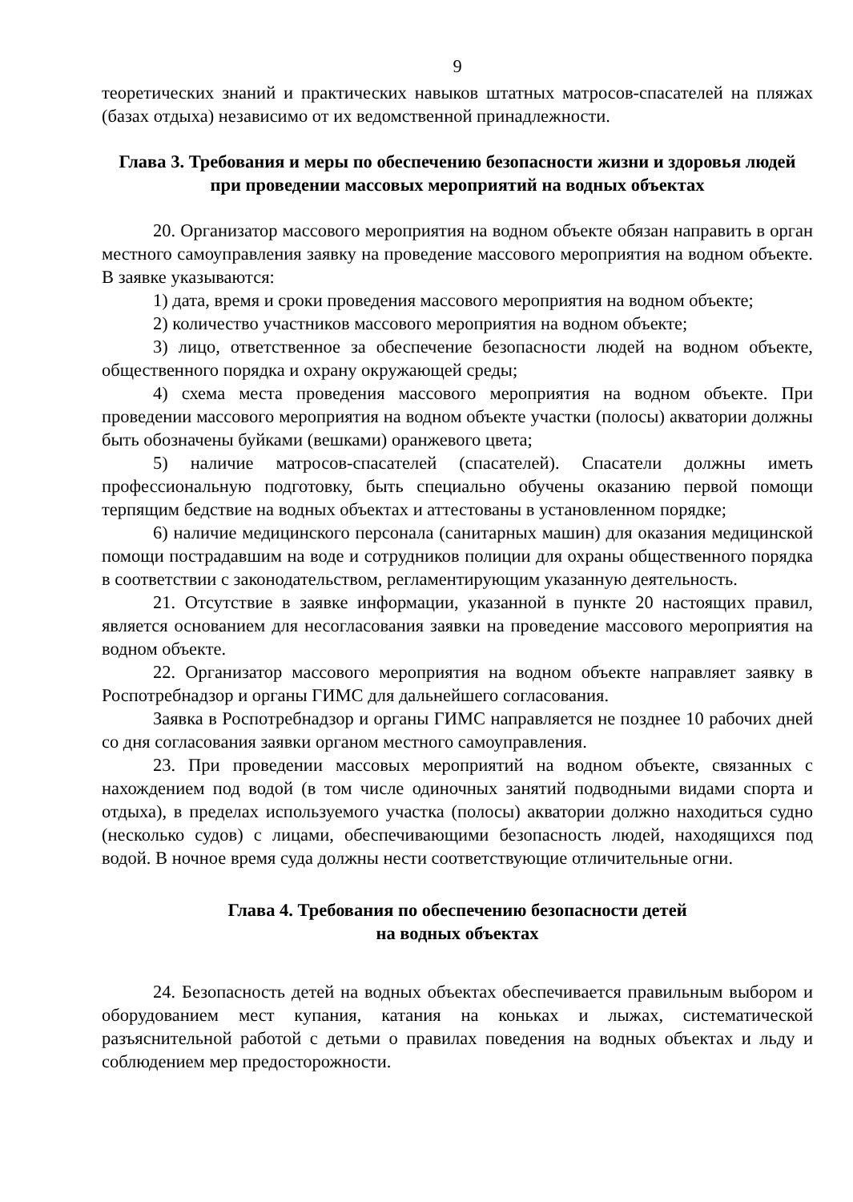9
теоретических знаний и практических навыков штатных матросов-спасателей на пляжах (базах отдыха) независимо от их ведомственной принадлежности.
Глава 3. Требования и меры по обеспечению безопасности жизни и здоровья людей при проведении массовых мероприятий на водных объектах
20. Организатор массового мероприятия на водном объекте обязан направить в орган местного самоуправления заявку на проведение массового мероприятия на водном объекте. В заявке указываются:
1) дата, время и сроки проведения массового мероприятия на водном объекте;
2) количество участников массового мероприятия на водном объекте;
3) лицо, ответственное за обеспечение безопасности людей на водном объекте, общественного порядка и охрану окружающей среды;
4) схема места проведения массового мероприятия на водном объекте. При проведении массового мероприятия на водном объекте участки (полосы) акватории должны быть обозначены буйками (вешками) оранжевого цвета;
5) наличие матросов-спасателей (спасателей). Спасатели должны иметь профессиональную подготовку, быть специально обучены оказанию первой помощи терпящим бедствие на водных объектах и аттестованы в установленном порядке;
6) наличие медицинского персонала (санитарных машин) для оказания медицинской помощи пострадавшим на воде и сотрудников полиции для охраны общественного порядка в соответствии с законодательством, регламентирующим указанную деятельность.
21. Отсутствие в заявке информации, указанной в пункте 20 настоящих правил, является основанием для несогласования заявки на проведение массового мероприятия на водном объекте.
22. Организатор массового мероприятия на водном объекте направляет заявку в Роспотребнадзор и органы ГИМС для дальнейшего согласования.
Заявка в Роспотребнадзор и органы ГИМС направляется не позднее 10 рабочих дней со дня согласования заявки органом местного самоуправления.
23. При проведении массовых мероприятий на водном объекте, связанных с нахождением под водой (в том числе одиночных занятий подводными видами спорта и отдыха), в пределах используемого участка (полосы) акватории должно находиться судно (несколько судов) с лицами, обеспечивающими безопасность людей, находящихся под водой. В ночное время суда должны нести соответствующие отличительные огни.
Глава 4. Требования по обеспечению безопасности детей
на водных объектах
24. Безопасность детей на водных объектах обеспечивается правильным выбором и оборудованием мест купания, катания на коньках и лыжах, систематической разъяснительной работой с детьми о правилах поведения на водных объектах и льду и соблюдением мер предосторожности.